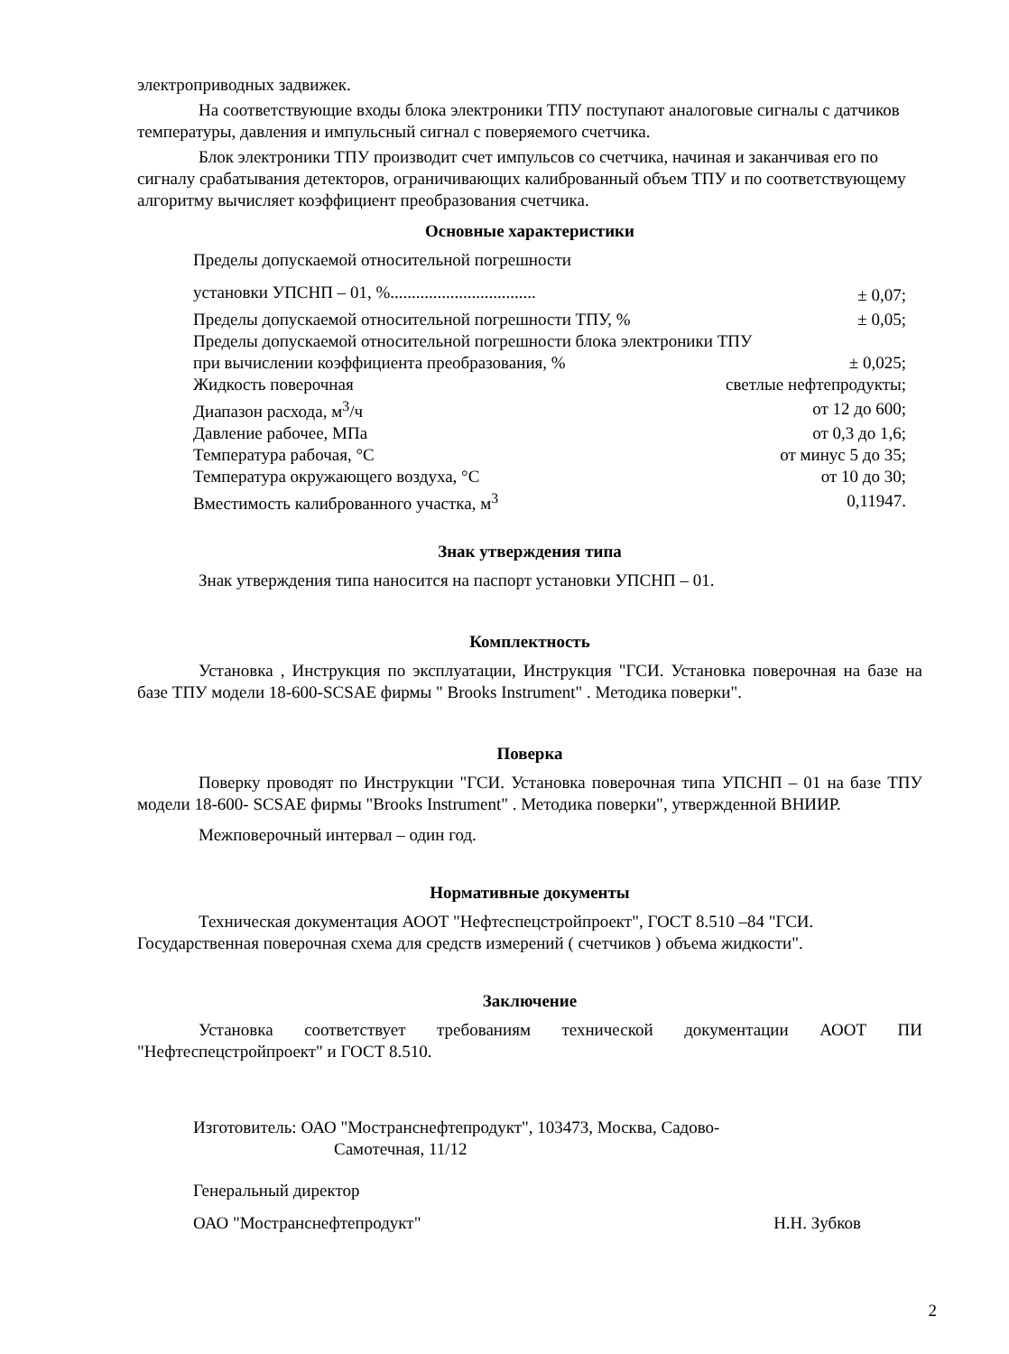электроприводных задвижек.
На соответствующие входы блока электроники ТПУ поступают аналоговые сигналы с датчиков температуры, давления и импульсный сигнал с поверяемого счетчика.
Блок электроники ТПУ производит счет импульсов со счетчика, начиная и заканчивая его по сигналу срабатывания детекторов, ограничивающих калиброванный объем ТПУ и по соответствующему алгоритму вычисляет коэффициент преобразования счетчика.
Основные характеристики
| Пределы допускаемой относительной погрешности | |
| установки УПСНП – 01, %.................................. | ± 0,07; |
| Пределы допускаемой относительной погрешности ТПУ, % | ± 0,05; |
| Пределы допускаемой относительной погрешности блока электроники ТПУ | |
| при вычислении коэффициента преобразования, % | ± 0,025; |
| Жидкость поверочная | светлые нефтепродукты; |
| Диапазон расхода, м<sup>3</sup>/ч | от 12 до 600; |
| Давление рабочее, МПа | от 0,3 до 1,6; |
| Температура рабочая, °С | от минус 5 до 35; |
| Температура окружающего воздуха, °С | от 10 до 30; |
| Вместимость калиброванного участка, м<sup>3</sup> | 0,11947. |
Знак утверждения типа
Знак утверждения типа наносится на паспорт установки УПСНП – 01.
Комплектность
Установка , Инструкция по эксплуатации, Инструкция "ГСИ. Установка поверочная на базе на базе ТПУ модели 18-600-SCSAE фирмы " Brooks Instrument" . Методика поверки".
Поверка
Поверку проводят по Инструкции "ГСИ. Установка поверочная типа УПСНП – 01 на базе ТПУ модели 18-600- SCSAE фирмы "Brooks Instrument" . Методика поверки", утвержденной ВНИИР.
Межповерочный интервал – один год.
Нормативные документы
Техническая документация АООТ "Нефтеспецстройпроект", ГОСТ 8.510 –84 "ГСИ. Государственная поверочная схема для средств измерений ( счетчиков ) объема жидкости".
Заключение
Установка соответствует требованиям технической документации АООТ ПИ "Нефтеспецстройпроект" и ГОСТ 8.510.
Изготовитель: ОАО "Мостранснефтепродукт", 103473, Москва, Садово-
Самотечная, 11/12
Генеральный директор
ОАО "Мостранснефтепродукт" Н.Н. Зубков
2